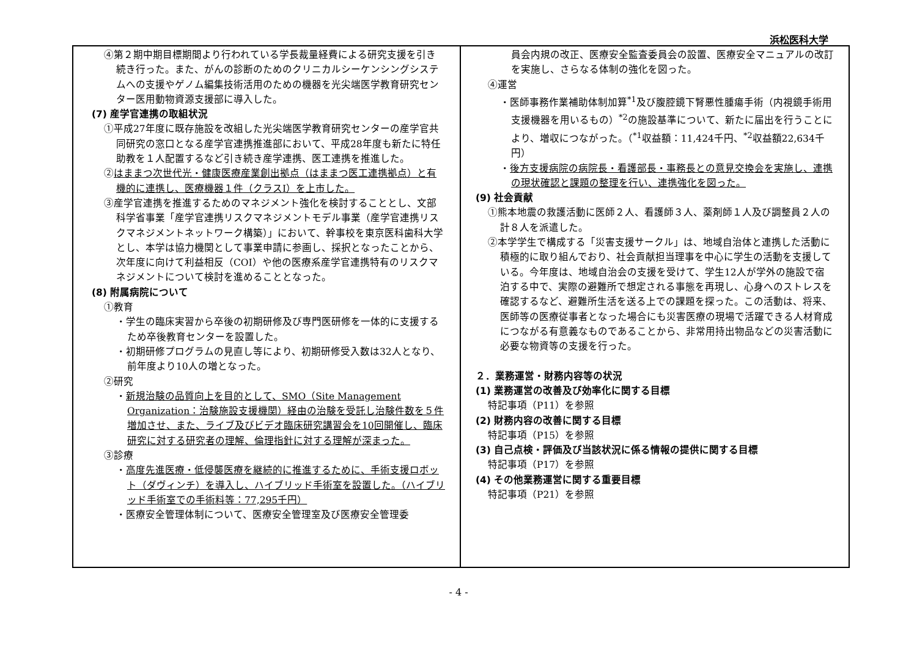浜松医科大学
④第２期中期目標期間より行われている学長裁量経費による研究支援を引き続き行った。また、がんの診断のためのクリニカルシーケンシングシステムへの支援やゲノム編集技術活用のための機器を光尖端医学教育研究センター医用動物資源支援部に導入した。
(7) 産学官連携の取組状況
①平成27年度に既存施設を改組した光尖端医学教育研究センターの産学官共同研究の窓口となる産学官連携推進部において、平成28年度も新たに特任助教を１人配置するなど引き続き産学連携、医工連携を推進した。
②はままつ次世代光・健康医療産業創出拠点（はままつ医工連携拠点）と有機的に連携し、医療機器１件（クラスⅠ）を上市した。
③産学官連携を推進するためのマネジメント強化を検討することとし、文部科学省事業「産学官連携リスクマネジメントモデル事業（産学官連携リスクマネジメントネットワーク構築）」において、幹事校を東京医科歯科大学とし、本学は協力機関として事業申請に参画し、採択となったことから、次年度に向けて利益相反（COI）や他の医療系産学官連携特有のリスクマネジメントについて検討を進めることとなった。
(8) 附属病院について
①教育
・学生の臨床実習から卒後の初期研修及び専門医研修を一体的に支援するため卒後教育センターを設置した。
・初期研修プログラムの見直し等により、初期研修受入数は32人となり、前年度より10人の増となった。
②研究
・新規治験の品質向上を目的として、SMO（Site Management Organization：治験施設支援機関）経由の治験を受託し治験件数を５件増加させ、また、ライブ及びビデオ臨床研究講習会を10回開催し、臨床研究に対する研究者の理解、倫理指針に対する理解が深まった。
③診療
・高度先進医療・低侵襲医療を継続的に推進するために、手術支援ロボット（ダヴィンチ）を導入し、ハイブリッド手術室を設置した。（ハイブリッド手術室での手術料等：77,295千円）
・医療安全管理体制について、医療安全管理室及び医療安全管理委
員会内規の改正、医療安全監査委員会の設置、医療安全マニュアルの改訂を実施し、さらなる体制の強化を図った。
④運営
・医師事務作業補助体制加算<sup>*1</sup>及び腹腔鏡下腎悪性腫瘍手術（内視鏡手術用支援機器を用いるもの）<sup>*2</sup>の施設基準について、新たに届出を行うことにより、増収につながった。（<sup>*1</sup>収益額：11,424千円、<sup>*2</sup>収益額22,634千円）
・後方支援病院の病院長・看護部長・事務長との意見交換会を実施し、連携の現状確認と課題の整理を行い、連携強化を図った。
(9) 社会貢献
①熊本地震の救護活動に医師２人、看護師３人、薬剤師１人及び調整員２人の計８人を派遣した。
②本学学生で構成する「災害支援サークル」は、地域自治体と連携した活動に積極的に取り組んでおり、社会貢献担当理事を中心に学生の活動を支援している。今年度は、地域自治会の支援を受けて、学生12人が学外の施設で宿泊する中で、実際の避難所で想定される事態を再現し、心身へのストレスを確認するなど、避難所生活を送る上での課題を探った。この活動は、将来、医師等の医療従事者となった場合にも災害医療の現場で活躍できる人材育成につながる有意義なものであることから、非常用持出物品などの災害活動に必要な物資等の支援を行った。
２．業務運営・財務内容等の状況
(1) 業務運営の改善及び効率化に関する目標
特記事項（P11）を参照
(2) 財務内容の改善に関する目標
特記事項（P15）を参照
(3) 自己点検・評価及び当該状況に係る情報の提供に関する目標
特記事項（P17）を参照
(4) その他業務運営に関する重要目標
特記事項（P21）を参照
- 4 -